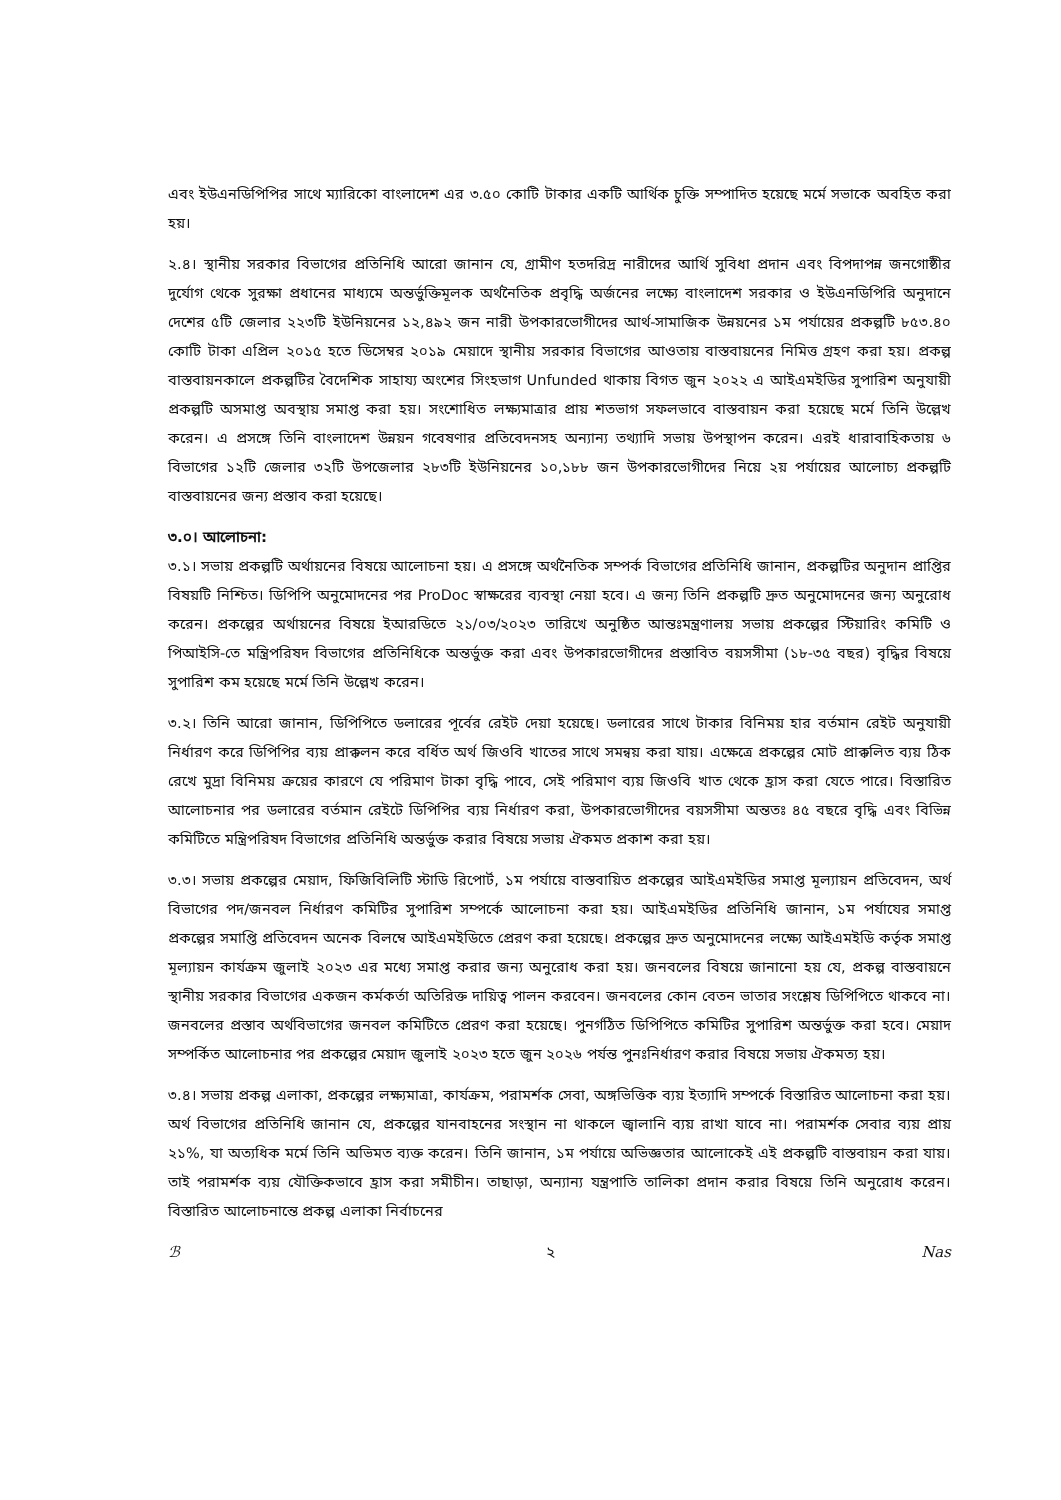এবং ইউএনডিপিপির সাথে ম্যারিকো বাংলাদেশ এর ৩.৫০ কোটি টাকার একটি আর্থিক চুক্তি সম্পাদিত হয়েছে মর্মে সভাকে অবহিত করা হয়।
২.৪। স্থানীয় সরকার বিভাগের প্রতিনিধি আরো জানান যে, গ্রামীণ হতদরিদ্র নারীদের আর্থি সুবিধা প্রদান এবং বিপদাপন্ন জনগোষ্ঠীর দুর্যোগ থেকে সুরক্ষা প্রধানের মাধ্যমে অন্তর্ভুক্তিমূলক অর্থনৈতিক প্রবৃদ্ধি অর্জনের লক্ষ্যে বাংলাদেশ সরকার ও ইউএনডিপিরি অনুদানে দেশের ৫টি জেলার ২২৩টি ইউনিয়নের ১২,৪৯২ জন নারী উপকারভোগীদের আর্থ-সামাজিক উন্নয়নের ১ম পর্যায়ের প্রকল্পটি ৮৫৩.৪০ কোটি টাকা এপ্রিল ২০১৫ হতে ডিসেম্বর ২০১৯ মেয়াদে স্থানীয় সরকার বিভাগের আওতায় বাস্তবায়নের নিমিত্ত গ্রহণ করা হয়। প্রকল্প বাস্তবায়নকালে প্রকল্পটির বৈদেশিক সাহায্য অংশের সিংহভাগ Unfunded থাকায় বিগত জুন ২০২২ এ আইএমইডির সুপারিশ অনুযায়ী প্রকল্পটি অসমাপ্ত অবস্থায় সমাপ্ত করা হয়। সংশোধিত লক্ষ্যমাত্রার প্রায় শতভাগ সফলভাবে বাস্তবায়ন করা হয়েছে মর্মে তিনি উল্লেখ করেন। এ প্রসঙ্গে তিনি বাংলাদেশ উন্নয়ন গবেষণার প্রতিবেদনসহ অন্যান্য তথ্যাদি সভায় উপস্থাপন করেন। এরই ধারাবাহিকতায় ৬ বিভাগের ১২টি জেলার ৩২টি উপজেলার ২৮৩টি ইউনিয়নের ১০,১৮৮ জন উপকারভোগীদের নিয়ে ২য় পর্যায়ের আলোচ্য প্রকল্পটি বাস্তবায়নের জন্য প্রস্তাব করা হয়েছে।
৩.০। আলোচনা:
৩.১। সভায় প্রকল্পটি অর্থায়নের বিষয়ে আলোচনা হয়। এ প্রসঙ্গে অর্থনৈতিক সম্পর্ক বিভাগের প্রতিনিধি জানান, প্রকল্পটির অনুদান প্রাপ্তির বিষয়টি নিশ্চিত। ডিপিপি অনুমোদনের পর ProDoc স্বাক্ষরের ব্যবস্থা নেয়া হবে। এ জন্য তিনি প্রকল্পটি দ্রুত অনুমোদনের জন্য অনুরোধ করেন। প্রকল্পের অর্থায়নের বিষয়ে ইআরডিতে ২১/০৩/২০২৩ তারিখে অনুষ্ঠিত আন্তঃমন্ত্রণালয় সভায় প্রকল্পের স্টিয়ারিং কমিটি ও পিআইসি-তে মন্ত্রিপরিষদ বিভাগের প্রতিনিধিকে অন্তর্ভুক্ত করা এবং উপকারভোগীদের প্রস্তাবিত বয়সসীমা (১৮-৩৫ বছর) বৃদ্ধির বিষয়ে সুপারিশ কম হয়েছে মর্মে তিনি উল্লেখ করেন।
৩.২। তিনি আরো জানান, ডিপিপিতে ডলারের পূর্বের রেইট দেয়া হয়েছে। ডলারের সাথে টাকার বিনিময় হার বর্তমান রেইট অনুযায়ী নির্ধারণ করে ডিপিপির ব্যয় প্রাক্কলন করে বর্ধিত অর্থ জিওবি খাতের সাথে সমন্বয় করা যায়। এক্ষেত্রে প্রকল্পের মোট প্রাক্কলিত ব্যয় ঠিক রেখে মুদ্রা বিনিময় ক্রয়ের কারণে যে পরিমাণ টাকা বৃদ্ধি পাবে, সেই পরিমাণ ব্যয় জিওবি খাত থেকে হ্রাস করা যেতে পারে। বিস্তারিত আলোচনার পর ডলারের বর্তমান রেইটে ডিপিপির ব্যয় নির্ধারণ করা, উপকারভোগীদের বয়সসীমা অন্ততঃ ৪৫ বছরে বৃদ্ধি এবং বিভিন্ন কমিটিতে মন্ত্রিপরিষদ বিভাগের প্রতিনিধি অন্তর্ভুক্ত করার বিষয়ে সভায় ঐকমত প্রকাশ করা হয়।
৩.৩। সভায় প্রকল্পের মেয়াদ, ফিজিবিলিটি স্টাডি রিপোর্ট, ১ম পর্যায়ে বাস্তবায়িত প্রকল্পের আইএমইডির সমাপ্ত মূল্যায়ন প্রতিবেদন, অর্থ বিভাগের পদ/জনবল নির্ধারণ কমিটির সুপারিশ সম্পর্কে আলোচনা করা হয়। আইএমইডির প্রতিনিধি জানান, ১ম পর্যাযের সমাপ্ত প্রকল্পের সমাপ্তি প্রতিবেদন অনেক বিলম্বে আইএমইডিতে প্রেরণ করা হয়েছে। প্রকল্পের দ্রুত অনুমোদনের লক্ষ্যে আইএমইডি কর্তৃক সমাপ্ত মূল্যায়ন কার্যক্রম জুলাই ২০২৩ এর মধ্যে সমাপ্ত করার জন্য অনুরোধ করা হয়। জনবলের বিষয়ে জানানো হয় যে, প্রকল্প বাস্তবায়নে স্থানীয় সরকার বিভাগের একজন কর্মকর্তা অতিরিক্ত দায়িত্ব পালন করবেন। জনবলের কোন বেতন ভাতার সংশ্লেষ ডিপিপিতে থাকবে না। জনবলের প্রস্তাব অর্থবিভাগের জনবল কমিটিতে প্রেরণ করা হয়েছে। পুনর্গঠিত ডিপিপিতে কমিটির সুপারিশ অন্তর্ভুক্ত করা হবে। মেয়াদ সম্পর্কিত আলোচনার পর প্রকল্পের মেয়াদ জুলাই ২০২৩ হতে জুন ২০২৬ পর্যন্ত পুনঃনির্ধারণ করার বিষয়ে সভায় ঐকমত্য হয়।
৩.৪। সভায় প্রকল্প এলাকা, প্রকল্পের লক্ষ্যমাত্রা, কার্যক্রম, পরামর্শক সেবা, অঙ্গভিত্তিক ব্যয় ইত্যাদি সম্পর্কে বিস্তারিত আলোচনা করা হয়। অর্থ বিভাগের প্রতিনিধি জানান যে, প্রকল্পের যানবাহনের সংস্থান না থাকলে জ্বালানি ব্যয় রাখা যাবে না। পরামর্শক সেবার ব্যয় প্রায় ২১%, যা অত্যধিক মর্মে তিনি অভিমত ব্যক্ত করেন। তিনি জানান, ১ম পর্যায়ে অভিজ্ঞতার আলোকেই এই প্রকল্পটি বাস্তবায়ন করা যায়। তাই পরামর্শক ব্যয় যৌক্তিকভাবে হ্রাস করা সমীচীন। তাছাড়া, অন্যান্য যন্ত্রপাতি তালিকা প্রদান করার বিষয়ে তিনি অনুরোধ করেন। বিস্তারিত আলোচনান্তে প্রকল্প এলাকা নির্বাচনের
ℬ ২ Nas